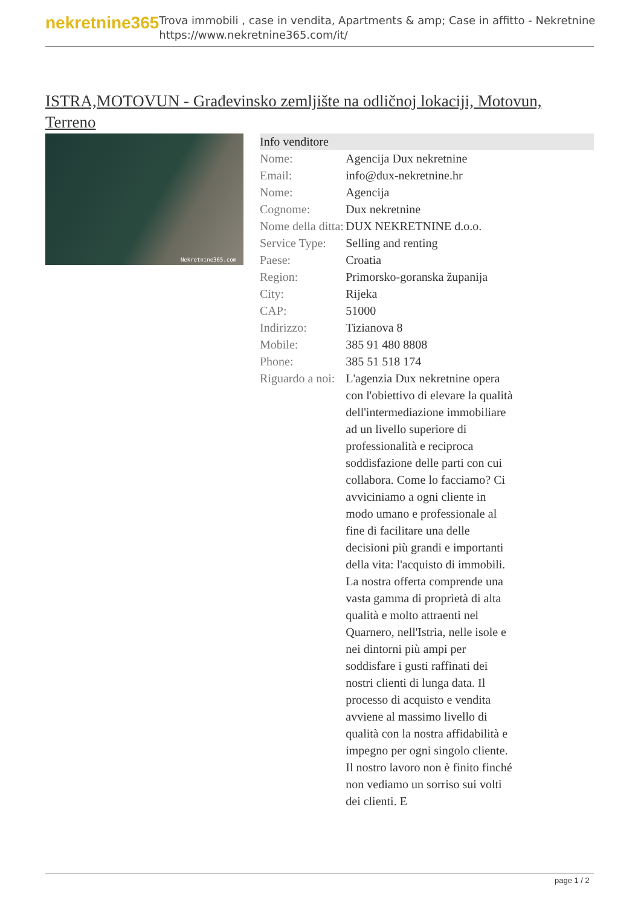nekretnine365
Trova immobili , case in vendita, Apartments & amp; Case in affitto - Nekretnine
https://www.nekretnine365.com/it/
ISTRA,MOTOVUN - Građevinsko zemljište na odličnoj lokaciji, Motovun, Terreno
Nekretnine365.com
| Info venditore | |
| --- | --- |
| Nome: | Agencija Dux nekretnine |
| Email: | info@dux-nekretnine.hr |
| Nome: | Agencija |
| Cognome: | Dux nekretnine |
| Nome della ditta: | DUX NEKRETNINE d.o.o. |
| Service Type: | Selling and renting |
| Paese: | Croatia |
| Region: | Primorsko-goranska županija |
| City: | Rijeka |
| CAP: | 51000 |
| Indirizzo: | Tizianova 8 |
| Mobile: | 385 91 480 8808 |
| Phone: | 385 51 518 174 |
| Riguardo a noi: | L'agenzia Dux nekretnine opera con l'obiettivo di elevare la qualità dell'intermediazione immobiliare ad un livello superiore di professionalità e reciproca soddisfazione delle parti con cui collabora. Come lo facciamo? Ci avviciniamo a ogni cliente in modo umano e professionale al fine di facilitare una delle decisioni più grandi e importanti della vita: l'acquisto di immobili. La nostra offerta comprende una vasta gamma di proprietà di alta qualità e molto attraenti nel Quarnero, nell'Istria, nelle isole e nei dintorni più ampi per soddisfare i gusti raffinati dei nostri clienti di lunga data. Il processo di acquisto e vendita avviene al massimo livello di qualità con la nostra affidabilità e impegno per ogni singolo cliente. Il nostro lavoro non è finito finché non vediamo un sorriso sui volti dei clienti. E |
page 1 / 2